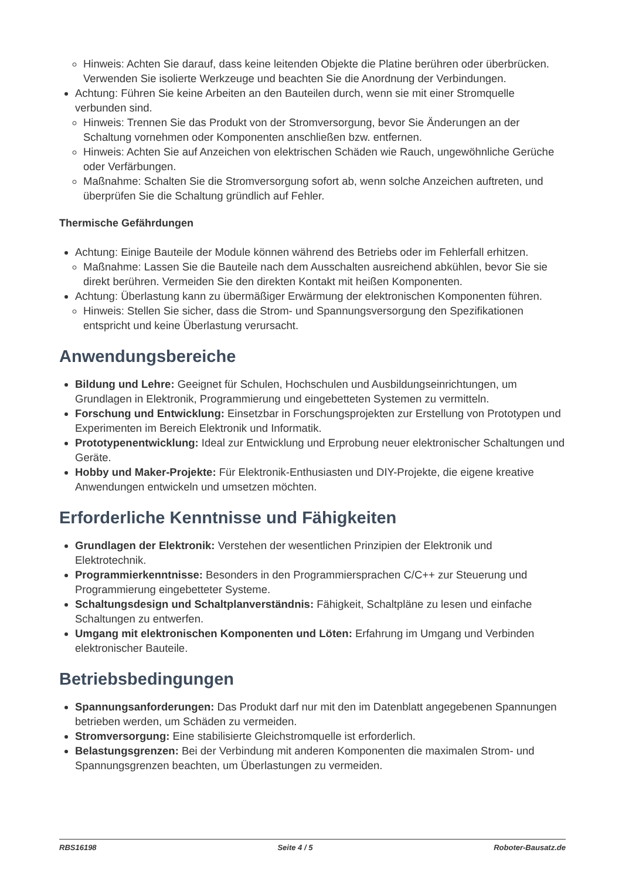Hinweis: Achten Sie darauf, dass keine leitenden Objekte die Platine berühren oder überbrücken. Verwenden Sie isolierte Werkzeuge und beachten Sie die Anordnung der Verbindungen.
Achtung: Führen Sie keine Arbeiten an den Bauteilen durch, wenn sie mit einer Stromquelle verbunden sind.
Hinweis: Trennen Sie das Produkt von der Stromversorgung, bevor Sie Änderungen an der Schaltung vornehmen oder Komponenten anschließen bzw. entfernen.
Hinweis: Achten Sie auf Anzeichen von elektrischen Schäden wie Rauch, ungewöhnliche Gerüche oder Verfärbungen.
Maßnahme: Schalten Sie die Stromversorgung sofort ab, wenn solche Anzeichen auftreten, und überprüfen Sie die Schaltung gründlich auf Fehler.
Thermische Gefährdungen
Achtung: Einige Bauteile der Module können während des Betriebs oder im Fehlerfall erhitzen.
Maßnahme: Lassen Sie die Bauteile nach dem Ausschalten ausreichend abkühlen, bevor Sie sie direkt berühren. Vermeiden Sie den direkten Kontakt mit heißen Komponenten.
Achtung: Überlastung kann zu übermäßiger Erwärmung der elektronischen Komponenten führen.
Hinweis: Stellen Sie sicher, dass die Strom- und Spannungsversorgung den Spezifikationen entspricht und keine Überlastung verursacht.
Anwendungsbereiche
Bildung und Lehre: Geeignet für Schulen, Hochschulen und Ausbildungseinrichtungen, um Grundlagen in Elektronik, Programmierung und eingebetteten Systemen zu vermitteln.
Forschung und Entwicklung: Einsetzbar in Forschungsprojekten zur Erstellung von Prototypen und Experimenten im Bereich Elektronik und Informatik.
Prototypenentwicklung: Ideal zur Entwicklung und Erprobung neuer elektronischer Schaltungen und Geräte.
Hobby und Maker-Projekte: Für Elektronik-Enthusiasten und DIY-Projekte, die eigene kreative Anwendungen entwickeln und umsetzen möchten.
Erforderliche Kenntnisse und Fähigkeiten
Grundlagen der Elektronik: Verstehen der wesentlichen Prinzipien der Elektronik und Elektrotechnik.
Programmierkenntnisse: Besonders in den Programmiersprachen C/C++ zur Steuerung und Programmierung eingebetteter Systeme.
Schaltungsdesign und Schaltplanverständnis: Fähigkeit, Schaltpläne zu lesen und einfache Schaltungen zu entwerfen.
Umgang mit elektronischen Komponenten und Löten: Erfahrung im Umgang und Verbinden elektronischer Bauteile.
Betriebsbedingungen
Spannungsanforderungen: Das Produkt darf nur mit den im Datenblatt angegebenen Spannungen betrieben werden, um Schäden zu vermeiden.
Stromversorgung: Eine stabilisierte Gleichstromquelle ist erforderlich.
Belastungsgrenzen: Bei der Verbindung mit anderen Komponenten die maximalen Strom- und Spannungsgrenzen beachten, um Überlastungen zu vermeiden.
RBS16198 Seite 4 / 5 Roboter-Bausatz.de